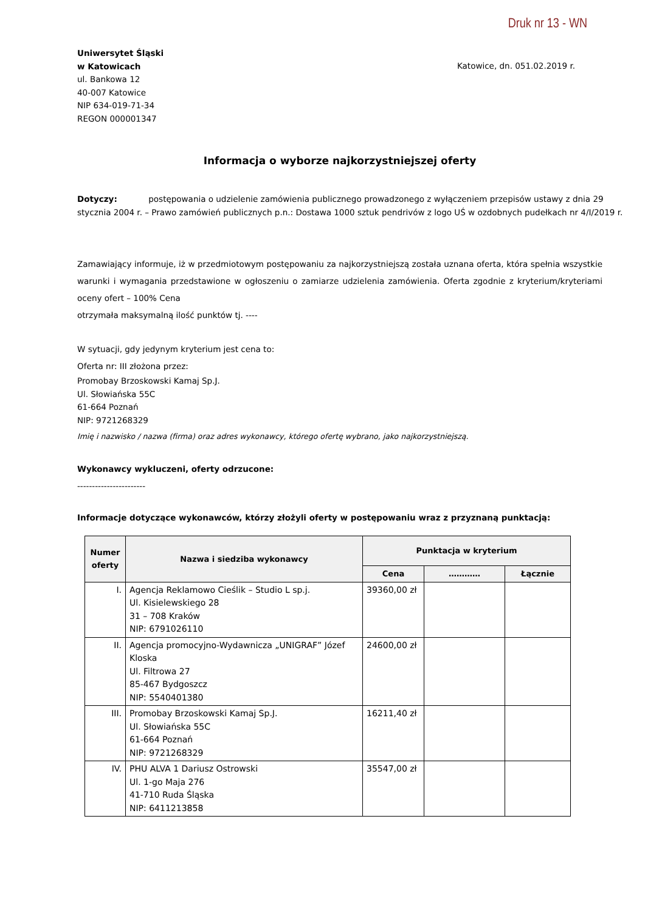Druk nr 13 - WN
Uniwersytet Śląski
w Katowicach
ul. Bankowa 12
40-007 Katowice
NIP 634-019-71-34
REGON 000001347
Katowice, dn. 051.02.2019 r.
Informacja o wyborze najkorzystniejszej oferty
Dotyczy: postępowania o udzielenie zamówienia publicznego prowadzonego z wyłączeniem przepisów ustawy z dnia 29 stycznia 2004 r. – Prawo zamówień publicznych p.n.: Dostawa 1000 sztuk pendrivów z logo UŚ w ozdobnych pudełkach nr 4/I/2019 r.
Zamawiający informuje, iż w przedmiotowym postępowaniu za najkorzystniejszą została uznana oferta, która spełnia wszystkie warunki i wymagania przedstawione w ogłoszeniu o zamiarze udzielenia zamówienia. Oferta zgodnie z kryterium/kryteriami oceny ofert – 100% Cena
otrzymała maksymalną ilość punktów tj. ----
W sytuacji, gdy jedynym kryterium jest cena to:
Oferta nr: III złożona przez:
Promobay Brzoskowski Kamaj Sp.J.
Ul. Słowiańska 55C
61-664 Poznań
NIP: 9721268329
Imię i nazwisko / nazwa (firma) oraz adres wykonawcy, którego ofertę wybrano, jako najkorzystniejszą.
Wykonawcy wykluczeni, oferty odrzucone:
-----------------------
Informacje dotyczące wykonawców, którzy złożyli oferty w postępowaniu wraz z przyznaną punktacją:
| Numer oferty | Nazwa i siedziba wykonawcy | Punktacja w kryterium | | |
| --- | --- | --- | --- | --- |
| | | Cena | ………… | Łącznie |
| I. | Agencja Reklamowo Cieślik – Studio L sp.j. Ul. Kisielewskiego 28 31 – 708 Kraków NIP: 6791026110 | 39360,00 zł | | |
| II. | Agencja promocyjno-Wydawnicza „UNIGRAF” Józef Kloska Ul. Filtrowa 27 85-467 Bydgoszcz NIP: 5540401380 | 24600,00 zł | | |
| III. | Promobay Brzoskowski Kamaj Sp.J. Ul. Słowiańska 55C 61-664 Poznań NIP: 9721268329 | 16211,40 zł | | |
| IV. | PHU ALVA 1 Dariusz Ostrowski Ul. 1-go Maja 276 41-710 Ruda Śląska NIP: 6411213858 | 35547,00 zł | | |